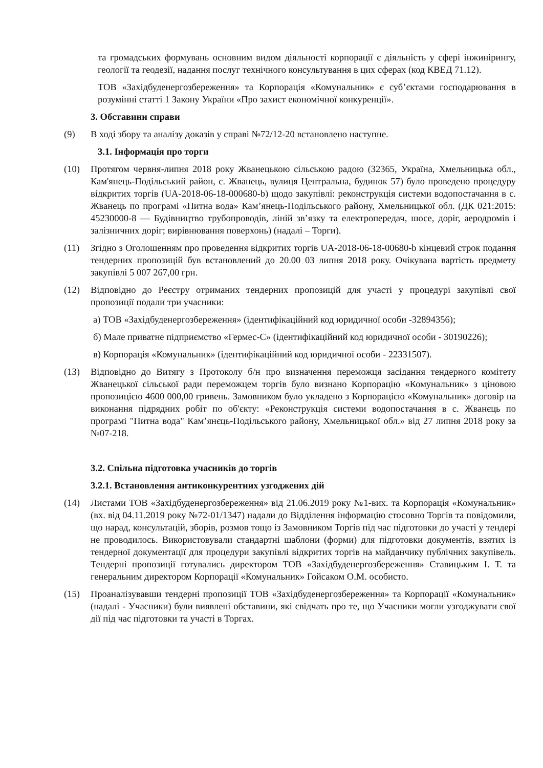та громадських формувань основним видом діяльності корпорації є діяльність у сфері інжинірингу, геології та геодезії, надання послуг технічного консультування в цих сферах (код КВЕД 71.12).
ТОВ «Західбуденергозбереження» та Корпорація «Комунальник» є суб’єктами господарювання в розумінні статті 1 Закону України «Про захист економічної конкуренції».
3. Обставини справи
(9) В ході збору та аналізу доказів у справі №72/12-20 встановлено наступне.
3.1. Інформація про торги
(10) Протягом червня-липня 2018 року Жванецькою сільською радою (32365, Україна, Хмельницька обл., Кам'янець-Подільський район, с. Жванець, вулиця Центральна, будинок 57) було проведено процедуру відкритих торгів (UA-2018-06-18-000680-b) щодо закупівлі: реконструкція системи водопостачання в с. Жванець по програмі «Питна вода» Кам’янець-Подільського району, Хмельницької обл. (ДК 021:2015: 45230000-8 — Будівництво трубопроводів, ліній зв’язку та електропередач, шосе, доріг, аеродромів і залізничних доріг; вирівнювання поверхонь) (надалі – Торги).
(11) Згідно з Оголошенням про проведення відкритих торгів UA-2018-06-18-00680-b кінцевий строк подання тендерних пропозицій був встановлений до 20.00 03 липня 2018 року. Очікувана вартість предмету закупівлі 5 007 267,00 грн.
(12) Відповідно до Реєстру отриманих тендерних пропозицій для участі у процедурі закупівлі свої пропозиції подали три учасники:
а) ТОВ «Західбуденергозбереження» (ідентифікаційний код юридичної особи -32894356);
б) Мале приватне підприємство «Гермес-С» (ідентифікаційний код юридичної особи - 30190226);
в) Корпорація «Комунальник» (ідентифікаційний код юридичної особи - 22331507).
(13) Відповідно до Витягу з Протоколу б/н про визначення переможця засідання тендерного комітету Жванецької сільської ради переможцем торгів було визнано Корпорацію «Комунальник» з ціновою пропозицією 4600 000,00 гривень. Замовником було укладено з Корпорацією «Комунальник» договір на виконання підрядних робіт по об'єкту: «Реконструкція системи водопостачання в с. Жванєць по програмі "Питна вода" Кам’янєць-Подільського району, Хмельницької обл.» від 27 липня 2018 року за №07-218.
3.2. Спільна підготовка учасників до торгів
3.2.1. Встановлення антиконкурентних узгоджених дій
(14) Листами ТОВ «Західбуденергозбереження» від 21.06.2019 року №1-вих. та Корпорація «Комунальник» (вх. від 04.11.2019 року №72-01/1347) надали до Відділення інформацію стосовно Торгів та повідомили, що нарад, консультацій, зборів, розмов тощо із Замовником Торгів під час підготовки до участі у тендері не проводилось. Використовували стандартні шаблони (форми) для підготовки документів, взятих із тендерної документації для процедури закупівлі відкритих торгів на майданчику публічних закупівель. Тендерні пропозиції готувались директором ТОВ «Західбуденергозбереження» Ставицьким І. Т. та генеральним директором Корпорації «Комунальник» Гойсаком О.М. особисто.
(15) Проаналізувавши тендерні пропозиції ТОВ «Західбуденергозбереження» та Корпорації «Комунальник» (надалі - Учасники) були виявлені обставини, які свідчать про те, що Учасники могли узгоджувати свої дії під час підготовки та участі в Торгах.